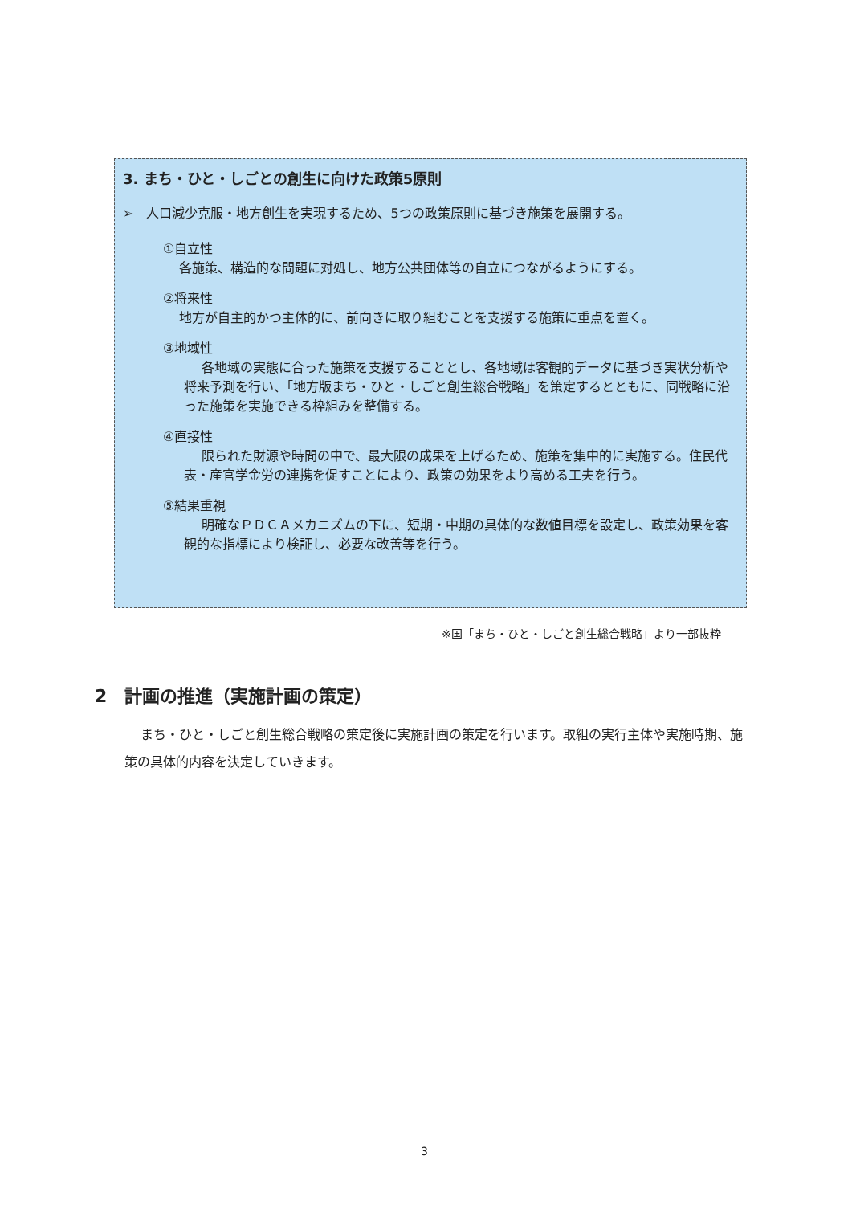3. まち・ひと・しごとの創生に向けた政策5原則
➢　人口減少克服・地方創生を実現するため、5つの政策原則に基づき施策を展開する。
①自立性
各施策、構造的な問題に対処し、地方公共団体等の自立につながるようにする。
②将来性
地方が自主的かつ主体的に、前向きに取り組むことを支援する施策に重点を置く。
③地域性
各地域の実態に合った施策を支援することとし、各地域は客観的データに基づき実状分析や将来予測を行い、「地方版まち・ひと・しごと創生総合戦略」を策定するとともに、同戦略に沿った施策を実施できる枠組みを整備する。
④直接性
限られた財源や時間の中で、最大限の成果を上げるため、施策を集中的に実施する。住民代表・産官学金労の連携を促すことにより、政策の効果をより高める工夫を行う。
⑤結果重視
明確なＰＤＣＡメカニズムの下に、短期・中期の具体的な数値目標を設定し、政策効果を客観的な指標により検証し、必要な改善等を行う。
※国「まち・ひと・しごと創生総合戦略」より一部抜粋
2　計画の推進（実施計画の策定）
まち・ひと・しごと創生総合戦略の策定後に実施計画の策定を行います。取組の実行主体や実施時期、施策の具体的内容を決定していきます。
3